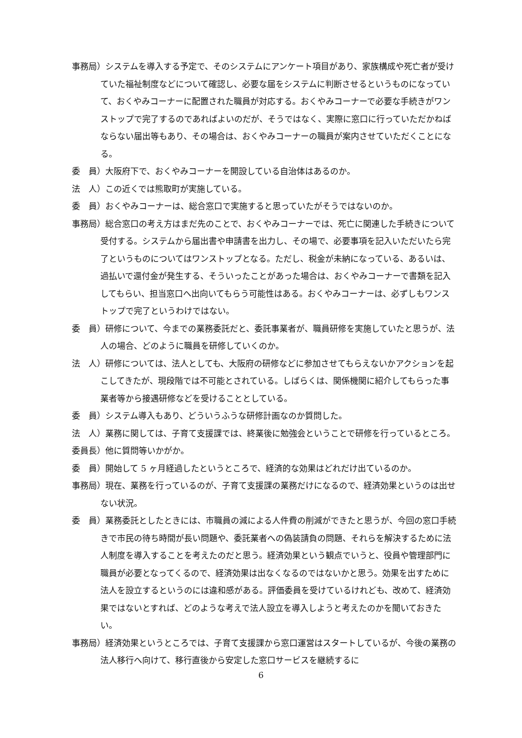事務局）システムを導入する予定で、そのシステムにアンケート項目があり、家族構成や死亡者が受けていた福祉制度などについて確認し、必要な届をシステムに判断させるというものになっていて、おくやみコーナーに配置された職員が対応する。おくやみコーナーで必要な手続きがワンストップで完了するのであればよいのだが、そうではなく、実際に窓口に行っていただかねばならない届出等もあり、その場合は、おくやみコーナーの職員が案内させていただくことになる。
委　員）大阪府下で、おくやみコーナーを開設している自治体はあるのか。
法　人）この近くでは熊取町が実施している。
委　員）おくやみコーナーは、総合窓口で実施すると思っていたがそうではないのか。
事務局）総合窓口の考え方はまだ先のことで、おくやみコーナーでは、死亡に関連した手続きについて受付する。システムから届出書や申請書を出力し、その場で、必要事項を記入いただいたら完了というものについてはワンストップとなる。ただし、税金が未納になっている、あるいは、過払いで還付金が発生する、そういったことがあった場合は、おくやみコーナーで書類を記入してもらい、担当窓口へ出向いてもらう可能性はある。おくやみコーナーは、必ずしもワンストップで完了というわけではない。
委　員）研修について、今までの業務委託だと、委託事業者が、職員研修を実施していたと思うが、法人の場合、どのように職員を研修していくのか。
法　人）研修については、法人としても、大阪府の研修などに参加させてもらえないかアクションを起こしてきたが、現段階では不可能とされている。しばらくは、関係機関に紹介してもらった事業者等から接遇研修などを受けることとしている。
委　員）システム導入もあり、どういうふうな研修計画なのか質問した。
法　人）業務に関しては、子育て支援課では、終業後に勉強会ということで研修を行っているところ。
委員長）他に質問等いかがか。
委　員）開始して 5 ヶ月経過したというところで、経済的な効果はどれだけ出ているのか。
事務局）現在、業務を行っているのが、子育て支援課の業務だけになるので、経済効果というのは出せない状況。
委　員）業務委託としたときには、市職員の減による人件費の削減ができたと思うが、今回の窓口手続きで市民の待ち時間が長い問題や、委託業者への偽装請負の問題、それらを解決するために法人制度を導入することを考えたのだと思う。経済効果という観点でいうと、役員や管理部門に職員が必要となってくるので、経済効果は出なくなるのではないかと思う。効果を出すために法人を設立するというのには違和感がある。評価委員を受けているけれども、改めて、経済効果ではないとすれば、どのような考えで法人設立を導入しようと考えたのかを聞いておきたい。
事務局）経済効果というところでは、子育て支援課から窓口運営はスタートしているが、今後の業務の法人移行へ向けて、移行直後から安定した窓口サービスを継続するに
6